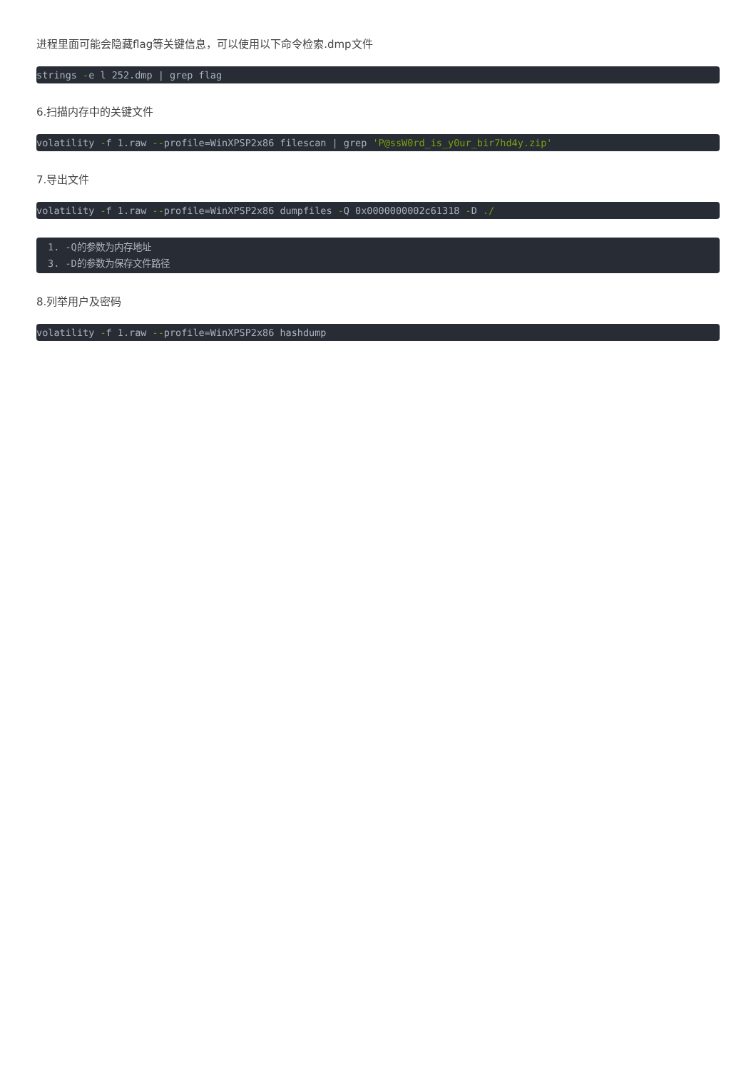进程里面可能会隐藏flag等关键信息，可以使用以下命令检索.dmp文件
strings -e l 252.dmp | grep flag
6.扫描内存中的关键文件
volatility -f 1.raw --profile=WinXPSP2x86 filescan | grep 'P@ssW0rd_is_y0ur_bir7hd4y.zip'
7.导出文件
volatility -f 1.raw --profile=WinXPSP2x86 dumpfiles -Q 0x0000000002c61318 -D ./
1. -Q的参数为内存地址
3. -D的参数为保存文件路径
8.列举用户及密码
volatility -f 1.raw --profile=WinXPSP2x86 hashdump